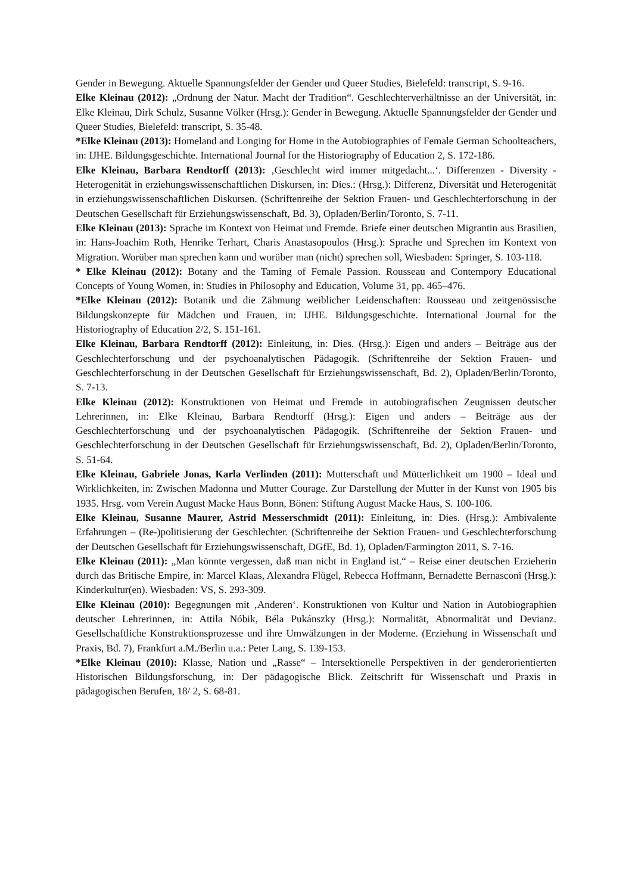Gender in Bewegung. Aktuelle Spannungsfelder der Gender und Queer Studies, Bielefeld: transcript, S. 9-16.
Elke Kleinau (2012): „Ordnung der Natur. Macht der Tradition“. Geschlechterverhältnisse an der Universität, in: Elke Kleinau, Dirk Schulz, Susanne Völker (Hrsg.): Gender in Bewegung. Aktuelle Spannungsfelder der Gender und Queer Studies, Bielefeld: transcript, S. 35-48.
*Elke Kleinau (2013): Homeland and Longing for Home in the Autobiographies of Female German Schoolteachers, in: IJHE. Bildungsgeschichte. International Journal for the Historiography of Education 2, S. 172-186.
Elke Kleinau, Barbara Rendtorff (2013): ‚Geschlecht wird immer mitgedacht...‘. Differenzen - Diversity - Heterogenität in erziehungswissenschaftlichen Diskursen, in: Dies.: (Hrsg.): Differenz, Diversität und Heterogenität in erziehungswissenschaftlichen Diskursen. (Schriftenreihe der Sektion Frauen- und Geschlechterforschung in der Deutschen Gesellschaft für Erziehungswissenschaft, Bd. 3), Opladen/Berlin/Toronto, S. 7-11.
Elke Kleinau (2013): Sprache im Kontext von Heimat und Fremde. Briefe einer deutschen Migrantin aus Brasilien, in: Hans-Joachim Roth, Henrike Terhart, Charis Anastasopoulos (Hrsg.): Sprache und Sprechen im Kontext von Migration. Worüber man sprechen kann und worüber man (nicht) sprechen soll, Wiesbaden: Springer, S. 103-118.
* Elke Kleinau (2012): Botany and the Taming of Female Passion. Rousseau and Contempory Educational Concepts of Young Women, in: Studies in Philosophy and Education, Volume 31, pp. 465–476.
*Elke Kleinau (2012): Botanik und die Zähmung weiblicher Leidenschaften: Rousseau und zeitgenössische Bildungskonzepte für Mädchen und Frauen, in: IJHE. Bildungsgeschichte. International Journal for the Historiography of Education 2/2, S. 151-161.
Elke Kleinau, Barbara Rendtorff (2012): Einleitung, in: Dies. (Hrsg.): Eigen und anders – Beiträge aus der Geschlechterforschung und der psychoanalytischen Pädagogik. (Schriftenreihe der Sektion Frauen- und Geschlechterforschung in der Deutschen Gesellschaft für Erziehungswissenschaft, Bd. 2), Opladen/Berlin/Toronto, S. 7-13.
Elke Kleinau (2012): Konstruktionen von Heimat und Fremde in autobiografischen Zeugnissen deutscher Lehrerinnen, in: Elke Kleinau, Barbara Rendtorff (Hrsg.): Eigen und anders – Beiträge aus der Geschlechterforschung und der psychoanalytischen Pädagogik. (Schriftenreihe der Sektion Frauen- und Geschlechterforschung in der Deutschen Gesellschaft für Erziehungswissenschaft, Bd. 2), Opladen/Berlin/Toronto, S. 51-64.
Elke Kleinau, Gabriele Jonas, Karla Verlinden (2011): Mutterschaft und Mütterlichkeit um 1900 – Ideal und Wirklichkeiten, in: Zwischen Madonna und Mutter Courage. Zur Darstellung der Mutter in der Kunst von 1905 bis 1935. Hrsg. vom Verein August Macke Haus Bonn, Bönen: Stiftung August Macke Haus, S. 100-106.
Elke Kleinau, Susanne Maurer, Astrid Messerschmidt (2011): Einleitung, in: Dies. (Hrsg.): Ambivalente Erfahrungen – (Re-)politisierung der Geschlechter. (Schriftenreihe der Sektion Frauen- und Geschlechterforschung der Deutschen Gesellschaft für Erziehungswissenschaft, DGfE, Bd. 1), Opladen/Farmington 2011, S. 7-16.
Elke Kleinau (2011): „Man könnte vergessen, daß man nicht in England ist.“ – Reise einer deutschen Erzieherin durch das Britische Empire, in: Marcel Klaas, Alexandra Flügel, Rebecca Hoffmann, Bernadette Bernasconi (Hrsg.): Kinderkultur(en). Wiesbaden: VS, S. 293-309.
Elke Kleinau (2010): Begegnungen mit ‚Anderen‘. Konstruktionen von Kultur und Nation in Autobiographien deutscher Lehrerinnen, in: Attila Nóbik, Béla Pukánszky (Hrsg.): Normalität, Abnormalität und Devianz. Gesellschaftliche Konstruktionsprozesse und ihre Umwälzungen in der Moderne. (Erziehung in Wissenschaft und Praxis, Bd. 7), Frankfurt a.M./Berlin u.a.: Peter Lang, S. 139-153.
*Elke Kleinau (2010): Klasse, Nation und „Rasse“ – Intersektionelle Perspektiven in der genderorientierten Historischen Bildungsforschung, in: Der pädagogische Blick. Zeitschrift für Wissenschaft und Praxis in pädagogischen Berufen, 18/ 2, S. 68-81.